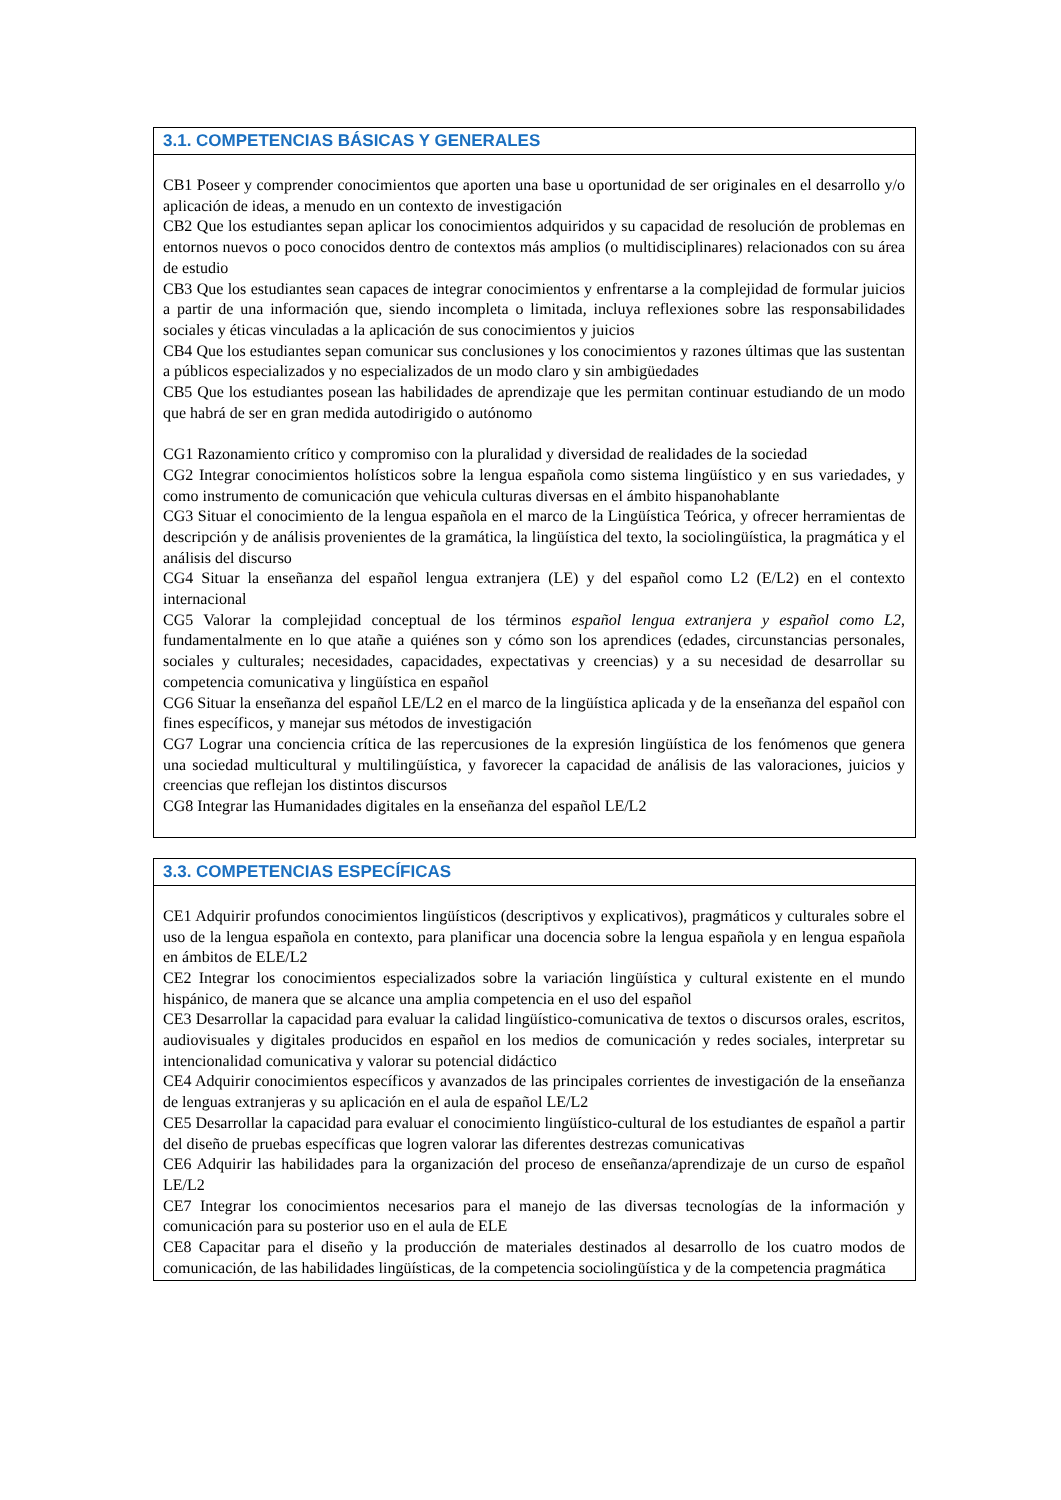| 3.1. COMPETENCIAS BÁSICAS Y GENERALES |
| --- |
| CB1 Poseer y comprender conocimientos que aporten una base u oportunidad de ser originales en el desarrollo y/o aplicación de ideas, a menudo en un contexto de investigación CB2 Que los estudiantes sepan aplicar los conocimientos adquiridos y su capacidad de resolución de problemas en entornos nuevos o poco conocidos dentro de contextos más amplios (o multidisciplinares) relacionados con su área de estudio CB3 Que los estudiantes sean capaces de integrar conocimientos y enfrentarse a la complejidad de formular juicios a partir de una información que, siendo incompleta o limitada, incluya reflexiones sobre las responsabilidades sociales y éticas vinculadas a la aplicación de sus conocimientos y juicios CB4 Que los estudiantes sepan comunicar sus conclusiones y los conocimientos y razones últimas que las sustentan a públicos especializados y no especializados de un modo claro y sin ambigüedades CB5 Que los estudiantes posean las habilidades de aprendizaje que les permitan continuar estudiando de un modo que habrá de ser en gran medida autodirigido o autónomo CG1 Razonamiento crítico y compromiso con la pluralidad y diversidad de realidades de la sociedad CG2 Integrar conocimientos holísticos sobre la lengua española como sistema lingüístico y en sus variedades, y como instrumento de comunicación que vehicula culturas diversas en el ámbito hispanohablante CG3 Situar el conocimiento de la lengua española en el marco de la Lingüística Teórica, y ofrecer herramientas de descripción y de análisis provenientes de la gramática, la lingüística del texto, la sociolingüística, la pragmática y el análisis del discurso CG4 Situar la enseñanza del español lengua extranjera (LE) y del español como L2 (E/L2) en el contexto internacional CG5 Valorar la complejidad conceptual de los términos español lengua extranjera y español como L2 , fundamentalmente en lo que atañe a quiénes son y cómo son los aprendices (edades, circunstancias personales, sociales y culturales; necesidades, capacidades, expectativas y creencias) y a su necesidad de desarrollar su competencia comunicativa y lingüística en español CG6 Situar la enseñanza del español LE/L2 en el marco de la lingüística aplicada y de la enseñanza del español con fines específicos, y manejar sus métodos de investigación CG7 Lograr una conciencia crítica de las repercusiones de la expresión lingüística de los fenómenos que genera una sociedad multicultural y multilingüística, y favorecer la capacidad de análisis de las valoraciones, juicios y creencias que reflejan los distintos discursos CG8 Integrar las Humanidades digitales en la enseñanza del español LE/L2 |
| 3.3. COMPETENCIAS ESPECÍFICAS |
| --- |
| CE1 Adquirir profundos conocimientos lingüísticos (descriptivos y explicativos), pragmáticos y culturales sobre el uso de la lengua española en contexto, para planificar una docencia sobre la lengua española y en lengua española en ámbitos de ELE/L2 CE2 Integrar los conocimientos especializados sobre la variación lingüística y cultural existente en el mundo hispánico, de manera que se alcance una amplia competencia en el uso del español CE3 Desarrollar la capacidad para evaluar la calidad lingüístico-comunicativa de textos o discursos orales, escritos, audiovisuales y digitales producidos en español en los medios de comunicación y redes sociales, interpretar su intencionalidad comunicativa y valorar su potencial didáctico CE4 Adquirir conocimientos específicos y avanzados de las principales corrientes de investigación de la enseñanza de lenguas extranjeras y su aplicación en el aula de español LE/L2 CE5 Desarrollar la capacidad para evaluar el conocimiento lingüístico-cultural de los estudiantes de español a partir del diseño de pruebas específicas que logren valorar las diferentes destrezas comunicativas CE6 Adquirir las habilidades para la organización del proceso de enseñanza/aprendizaje de un curso de español LE/L2 CE7 Integrar los conocimientos necesarios para el manejo de las diversas tecnologías de la información y comunicación para su posterior uso en el aula de ELE CE8 Capacitar para el diseño y la producción de materiales destinados al desarrollo de los cuatro modos de comunicación, de las habilidades lingüísticas, de la competencia sociolingüística y de la competencia pragmática |